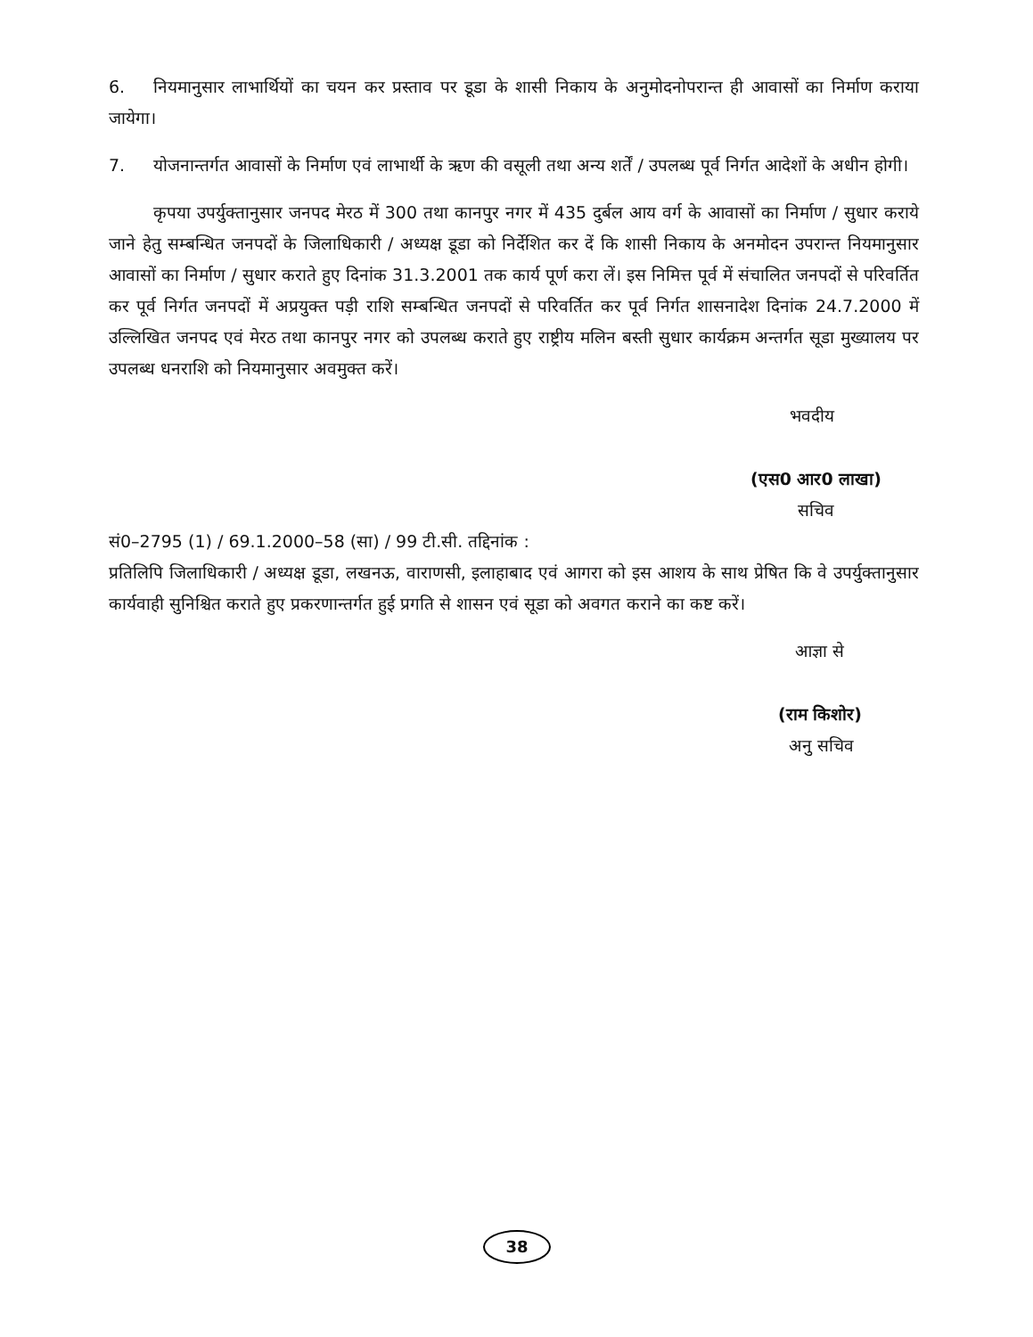6. नियमानुसार लाभार्थियों का चयन कर प्रस्ताव पर डूडा के शासी निकाय के अनुमोदनोपरान्त ही आवासों का निर्माण कराया जायेगा।
7. योजनान्तर्गत आवासों के निर्माण एवं लाभार्थी के ऋण की वसूली तथा अन्य शर्तें / उपलब्ध पूर्व निर्गत आदेशों के अधीन होगी।
कृपया उपर्युक्तानुसार जनपद मेरठ में 300 तथा कानपुर नगर में 435 दुर्बल आय वर्ग के आवासों का निर्माण / सुधार कराये जाने हेतु सम्बन्धित जनपदों के जिलाधिकारी / अध्यक्ष डूडा को निर्देशित कर दें कि शासी निकाय के अनमोदन उपरान्त नियमानुसार आवासों का निर्माण / सुधार कराते हुए दिनांक 31.3.2001 तक कार्य पूर्ण करा लें। इस निमित्त पूर्व में संचालित जनपदों से परिवर्तित कर पूर्व निर्गत जनपदों में अप्रयुक्त पड़ी राशि सम्बन्धित जनपदों से परिवर्तित कर पूर्व निर्गत शासनादेश दिनांक 24.7.2000 में उल्लिखित जनपद एवं मेरठ तथा कानपुर नगर को उपलब्ध कराते हुए राष्ट्रीय मलिन बस्ती सुधार कार्यक्रम अन्तर्गत सूडा मुख्यालय पर उपलब्ध धनराशि को नियमानुसार अवमुक्त करें।
भवदीय
(एस0 आर0 लाखा)
सचिव
सं0–2795 (1) / 69.1.2000–58 (सा) / 99 टी.सी. तद्दिनांक :
प्रतिलिपि जिलाधिकारी / अध्यक्ष डूडा, लखनऊ, वाराणसी, इलाहाबाद एवं आगरा को इस आशय के साथ प्रेषित कि वे उपर्युक्तानुसार कार्यवाही सुनिश्चित कराते हुए प्रकरणान्तर्गत हुई प्रगति से शासन एवं सूडा को अवगत कराने का कष्ट करें।
आज्ञा से
(राम किशोर)
अनु सचिव
38